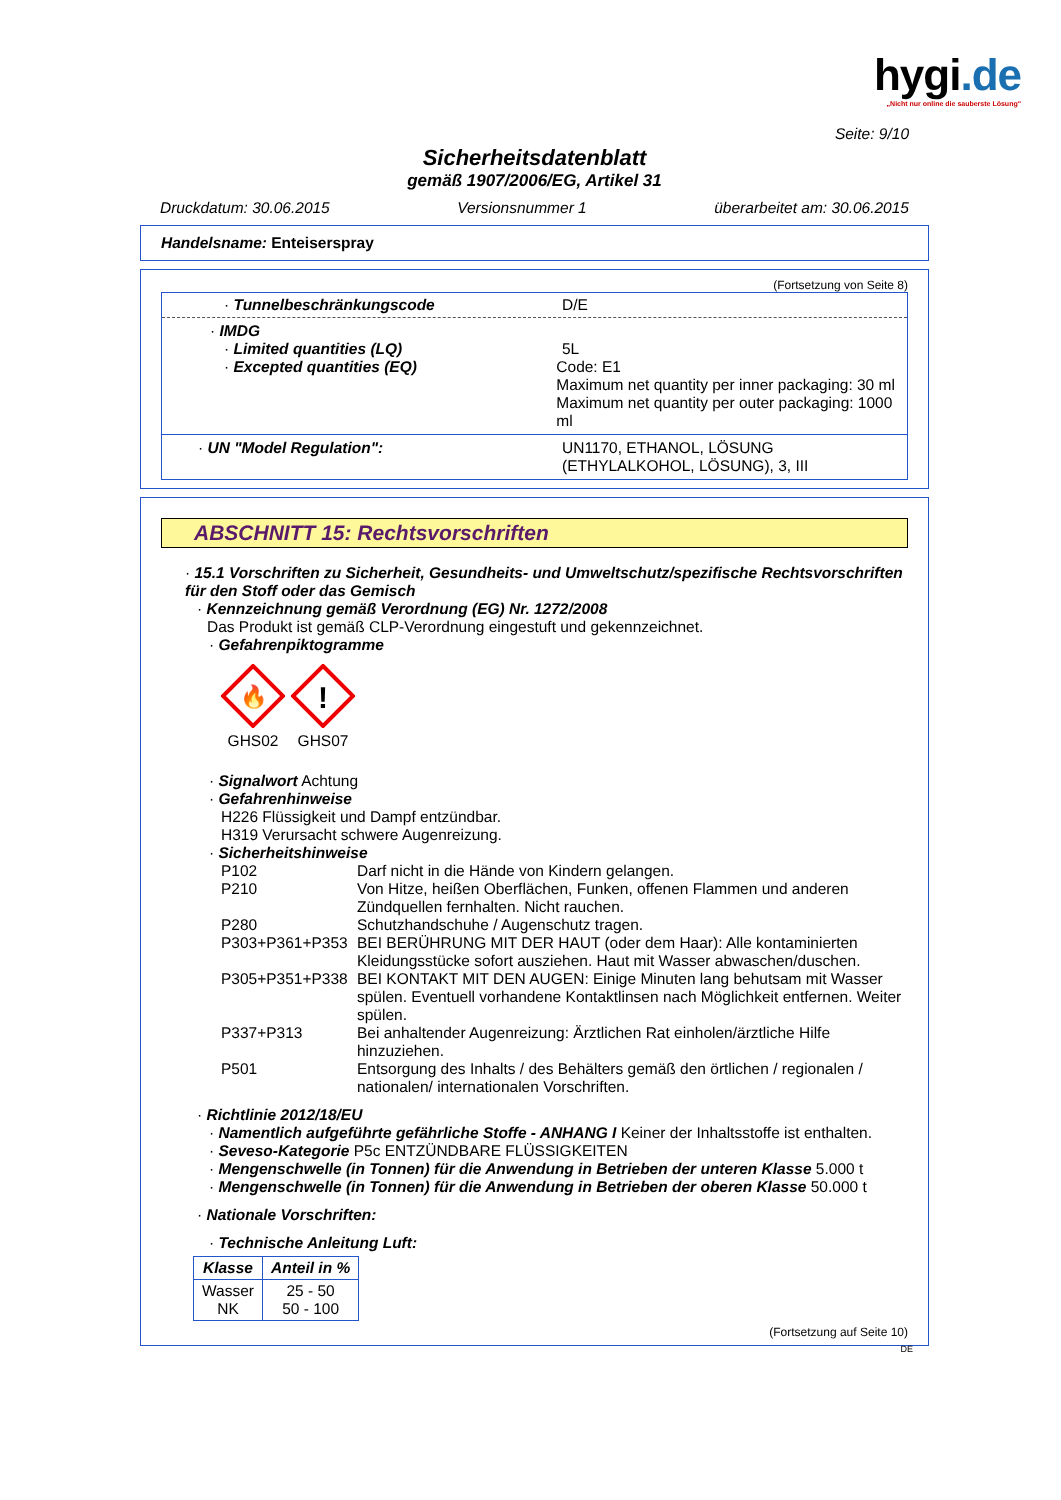hygi.de
„Nicht nur online die sauberste Lösung"
Seite: 9/10
Sicherheitsdatenblatt
gemäß 1907/2006/EG, Artikel 31
Druckdatum: 30.06.2015 Versionsnummer 1 überarbeitet am: 30.06.2015
Handelsname: Enteiserspray
(Fortsetzung von Seite 8)
· Tunnelbeschränkungscode D/E
· IMDG
· Limited quantities (LQ) 5L
· Excepted quantities (EQ)
Code: E1
Maximum net quantity per inner packaging: 30 ml
Maximum net quantity per outer packaging: 1000 ml
· UN "Model Regulation": UN1170, ETHANOL, LÖSUNG
(ETHYLALKOHOL, LÖSUNG), 3, III
ABSCHNITT 15: Rechtsvorschriften
· 15.1 Vorschriften zu Sicherheit, Gesundheits- und Umweltschutz/spezifische Rechtsvorschriften für den Stoff oder das Gemisch
· Kennzeichnung gemäß Verordnung (EG) Nr. 1272/2008
Das Produkt ist gemäß CLP-Verordnung eingestuft und gekennzeichnet.
· Gefahrenpiktogramme
🔥
GHS02
!
GHS07
· Signalwort Achtung
· Gefahrenhinweise
H226 Flüssigkeit und Dampf entzündbar.
H319 Verursacht schwere Augenreizung.
· Sicherheitshinweise
| P102 | Darf nicht in die Hände von Kindern gelangen. |
| P210 | Von Hitze, heißen Oberflächen, Funken, offenen Flammen und anderen Zündquellen fernhalten. Nicht rauchen. |
| P280 | Schutzhandschuhe / Augenschutz tragen. |
| P303+P361+P353 | BEI BERÜHRUNG MIT DER HAUT (oder dem Haar): Alle kontaminierten Kleidungsstücke sofort ausziehen. Haut mit Wasser abwaschen/duschen. |
| P305+P351+P338 | BEI KONTAKT MIT DEN AUGEN: Einige Minuten lang behutsam mit Wasser spülen. Eventuell vorhandene Kontaktlinsen nach Möglichkeit entfernen. Weiter spülen. |
| P337+P313 | Bei anhaltender Augenreizung: Ärztlichen Rat einholen/ärztliche Hilfe hinzuziehen. |
| P501 | Entsorgung des Inhalts / des Behälters gemäß den örtlichen / regionalen / nationalen/ internationalen Vorschriften. |
· Richtlinie 2012/18/EU
· Namentlich aufgeführte gefährliche Stoffe - ANHANG I Keiner der Inhaltsstoffe ist enthalten.
· Seveso-Kategorie P5c ENTZÜNDBARE FLÜSSIGKEITEN
· Mengenschwelle (in Tonnen) für die Anwendung in Betrieben der unteren Klasse 5.000 t
· Mengenschwelle (in Tonnen) für die Anwendung in Betrieben der oberen Klasse 50.000 t
· Nationale Vorschriften:
· Technische Anleitung Luft:
| Klasse | Anteil in % |
| --- | --- |
| Wasser NK | 25 - 50 50 - 100 |
(Fortsetzung auf Seite 10)
DE